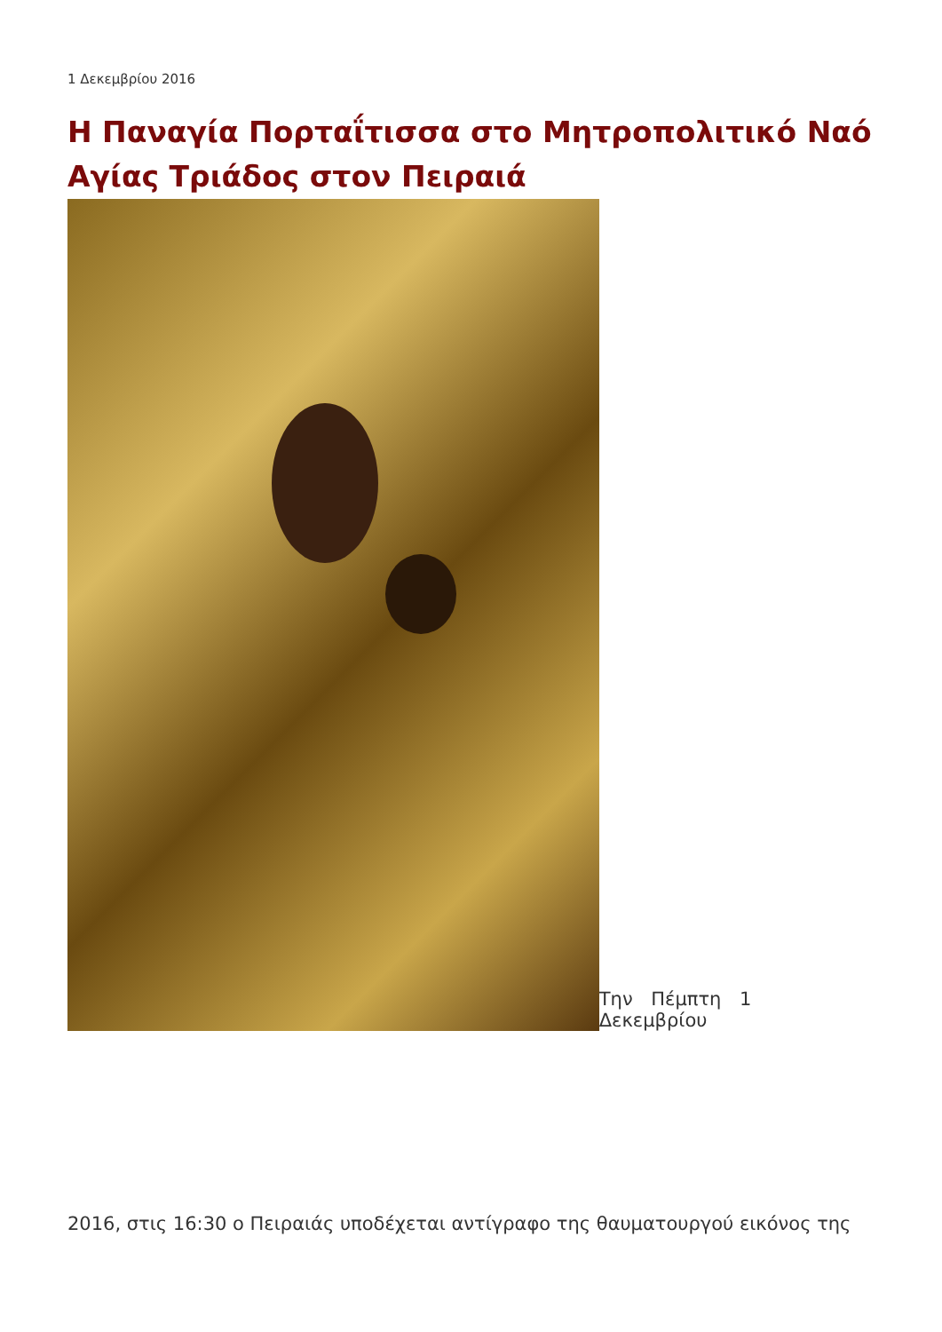1 Δεκεμβρίου 2016
Η Παναγία Πορταΐτισσα στο Μητροπολιτικό Ναό Αγίας Τριάδος στον Πειραιά
Την Πέμπτη 1 Δεκεμβρίου
2016, στις 16:30 ο Πειραιάς υποδέχεται αντίγραφο της θαυματουργού εικόνος της